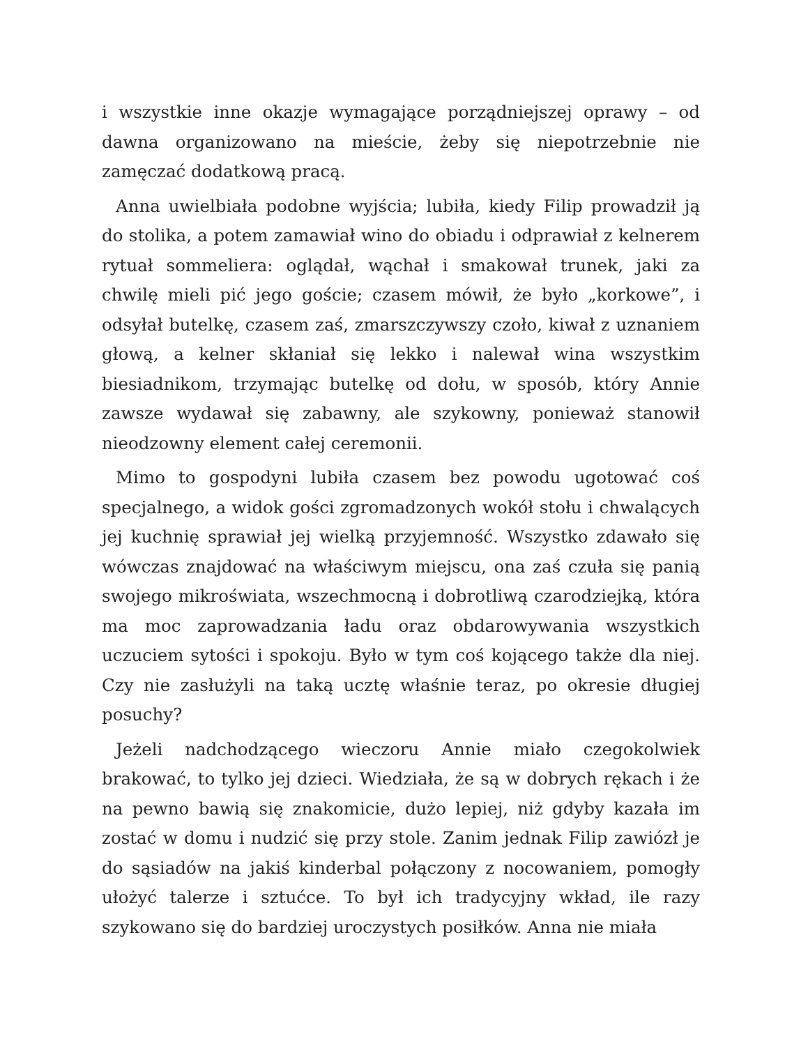i wszystkie inne okazje wymagające porządniejszej oprawy – od dawna organizowano na mieście, żeby się niepotrzebnie nie zamęczać dodatkową pracą.
Anna uwielbiała podobne wyjścia; lubiła, kiedy Filip prowadził ją do stolika, a potem zamawiał wino do obiadu i odprawiał z kelnerem rytuał sommeliera: oglądał, wąchał i smakował trunek, jaki za chwilę mieli pić jego goście; czasem mówił, że było „korkowe”, i odsyłał butelkę, czasem zaś, zmarszczywszy czoło, kiwał z uznaniem głową, a kelner skłaniał się lekko i nalewał wina wszystkim biesiadnikom, trzymając butelkę od dołu, w sposób, który Annie zawsze wydawał się zabawny, ale szykowny, ponieważ stanowił nieodzowny element całej ceremonii.
Mimo to gospodyni lubiła czasem bez powodu ugotować coś specjalnego, a widok gości zgromadzonych wokół stołu i chwalących jej kuchnię sprawiał jej wielką przyjemność. Wszystko zdawało się wówczas znajdować na właściwym miejscu, ona zaś czuła się panią swojego mikroświata, wszechmocną i dobrotliwą czarodziejką, która ma moc zaprowadzania ładu oraz obdarowywania wszystkich uczuciem sytości i spokoju. Było w tym coś kojącego także dla niej. Czy nie zasłużyli na taką ucztę właśnie teraz, po okresie długiej posuchy?
Jeżeli nadchodzącego wieczoru Annie miało czegokolwiek brakować, to tylko jej dzieci. Wiedziała, że są w dobrych rękach i że na pewno bawią się znakomicie, dużo lepiej, niż gdyby kazała im zostać w domu i nudzić się przy stole. Zanim jednak Filip zawiózł je do sąsiadów na jakiś kinderbal połączony z nocowaniem, pomogły ułożyć talerze i sztućce. To był ich tradycyjny wkład, ile razy szykowano się do bardziej uroczystych posiłków. Anna nie miała